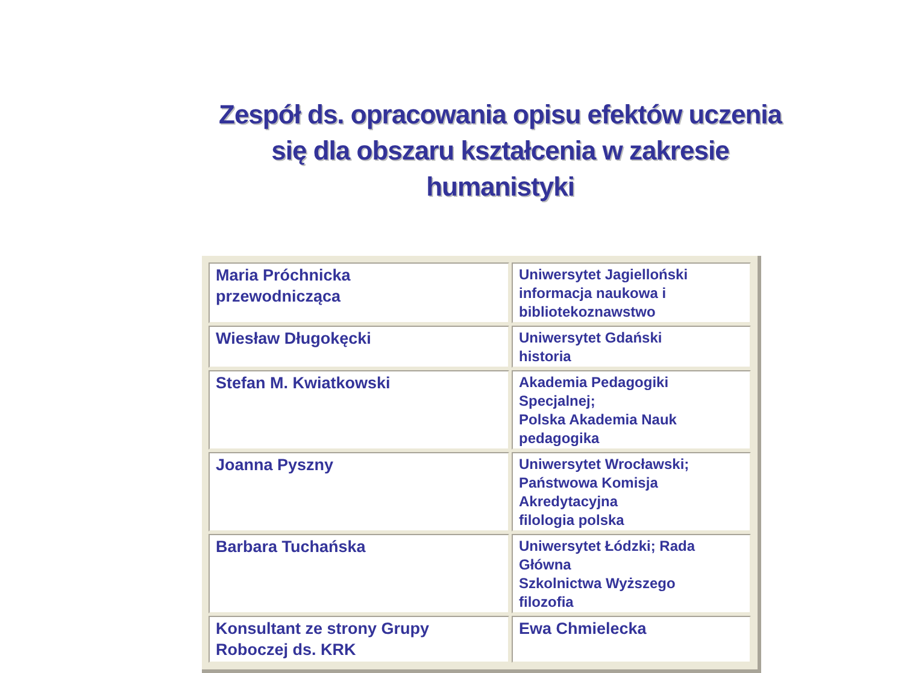Zespół ds. opracowania opisu efektów uczenia się dla obszaru kształcenia w zakresie humanistyki
| Maria Próchnicka przewodnicząca | Uniwersytet Jagielloński informacja naukowa i bibliotekoznawstwo |
| Wiesław Długokęcki | Uniwersytet Gdański historia |
| Stefan M. Kwiatkowski | Akademia Pedagogiki Specjalnej; Polska Akademia Nauk pedagogika |
| Joanna Pyszny | Uniwersytet Wrocławski; Państwowa Komisja Akredytacyjna filologia polska |
| Barbara Tuchańska | Uniwersytet Łódzki; Rada Główna Szkolnictwa Wyższego filozofia |
| Konsultant ze strony Grupy Roboczej ds. KRK | Ewa Chmielecka |